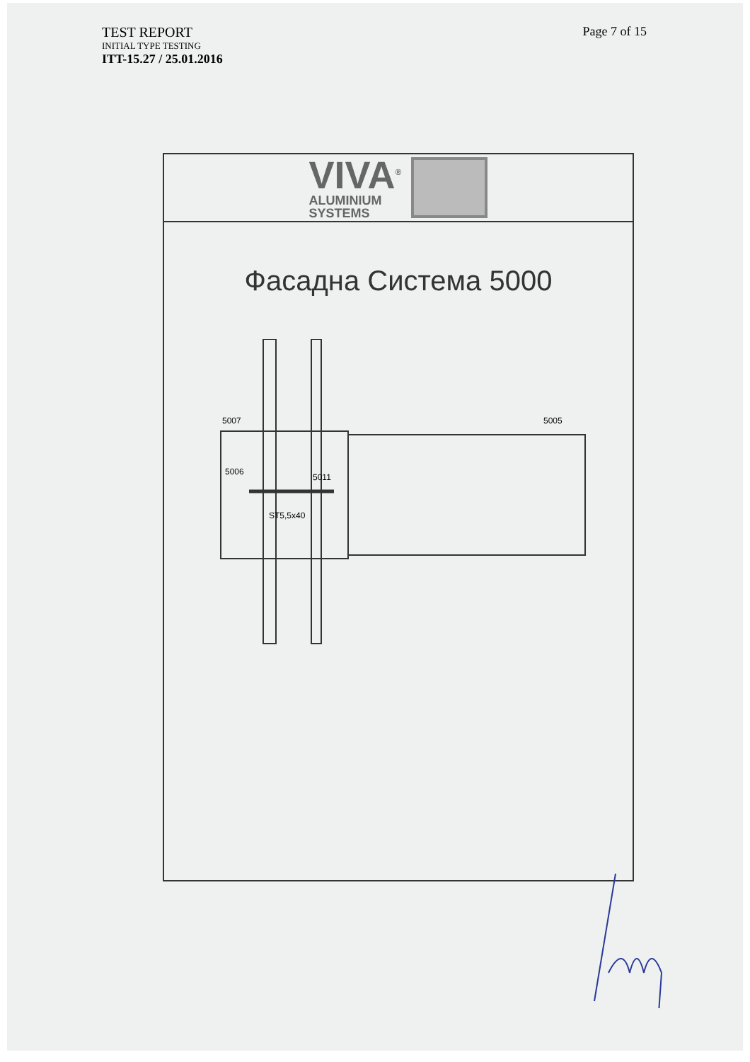TEST REPORT
INITIAL TYPE TESTING
ITT-15.27 / 25.01.2016
Page 7 of 15
VIVA<sup>®</sup>
ALUMINIUM
SYSTEMS
Фасадна Система 5000
5007 5005
5006
5011
ST5,5x40